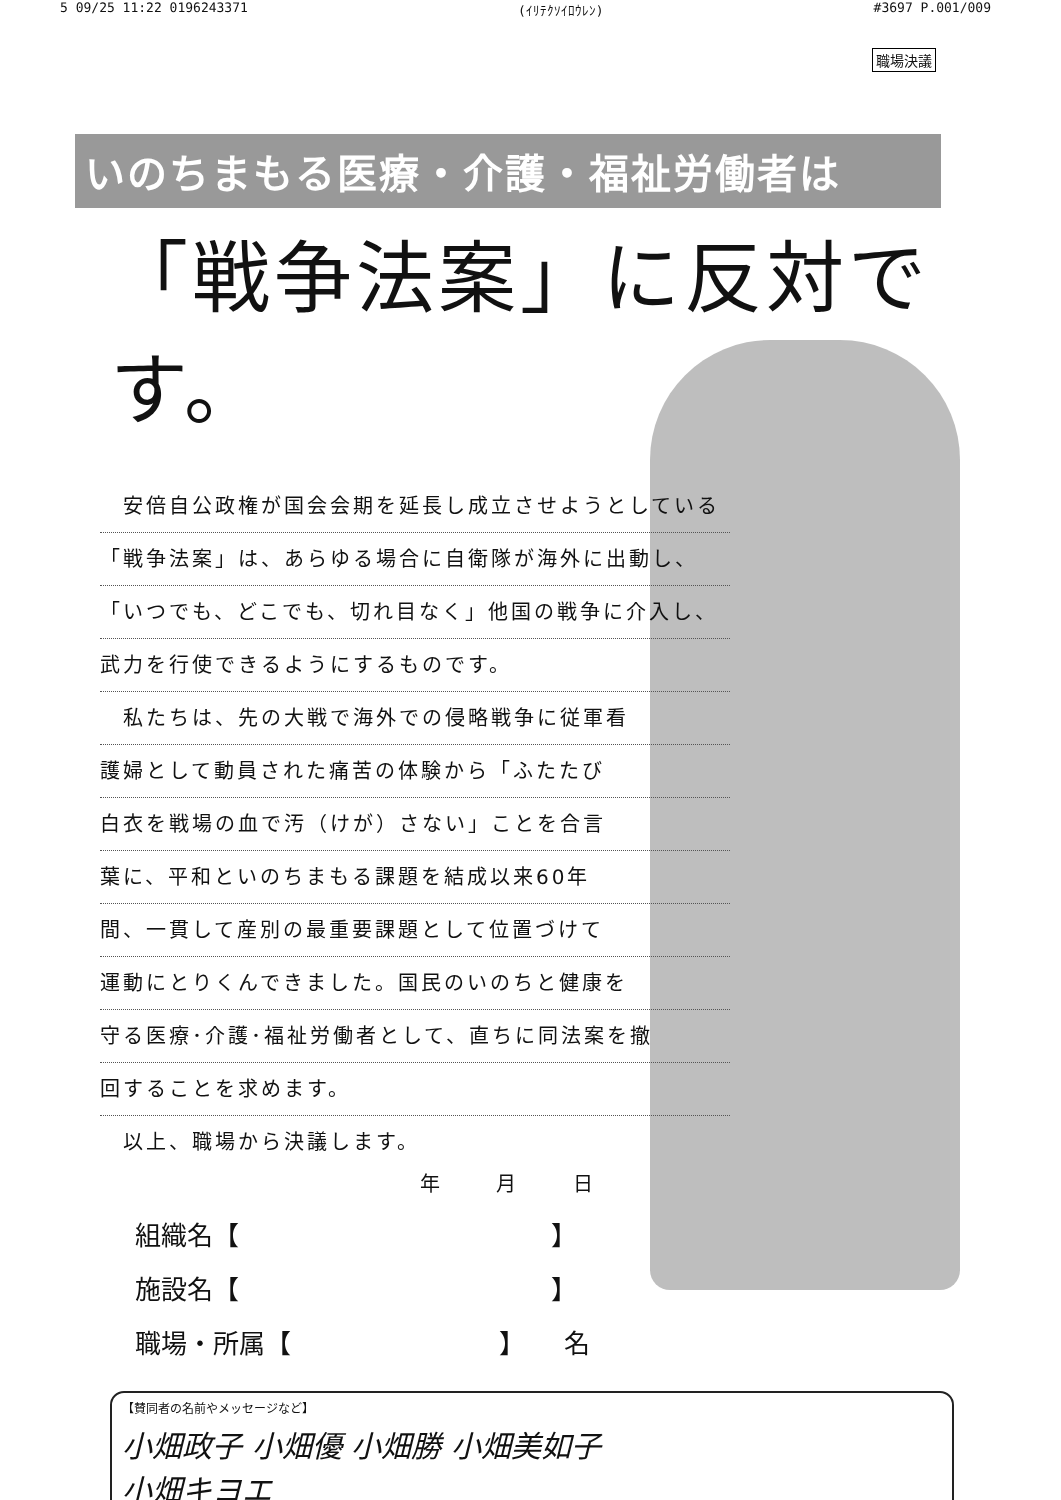5 09/25 11:22 0196243371 (ｲﾘﾃｸｿｲﾛｳﾚﾝ) #3697 P.001/009
職場決議
いのちまもる医療・介護・福祉労働者は
「戦争法案」に反対です。
　安倍自公政権が国会会期を延長し成立させようとしている
「戦争法案」は、あらゆる場合に自衛隊が海外に出動し、
「いつでも、どこでも、切れ目なく」他国の戦争に介入し、
武力を行使できるようにするものです。
　私たちは、先の大戦で海外での侵略戦争に従軍看
護婦として動員された痛苦の体験から「ふたたび
白衣を戦場の血で汚（けが）さない」ことを合言
葉に、平和といのちまもる課題を結成以来60年
間、一貫して産別の最重要課題として位置づけて
運動にとりくんできました。国民のいのちと健康を
守る医療･介護･福祉労働者として、直ちに同法案を撤
回することを求めます。
　以上、職場から決議します。
年 月 日
組織名【　　　　　　　　　　　　】
施設名【　　　　　　　　　　　　】
職場・所属【　　　　　　　　】　　名
【賛同者の名前やメッセージなど】
小畑政子 小畑優 小畑勝 小畑美如子
小畑キヨエ